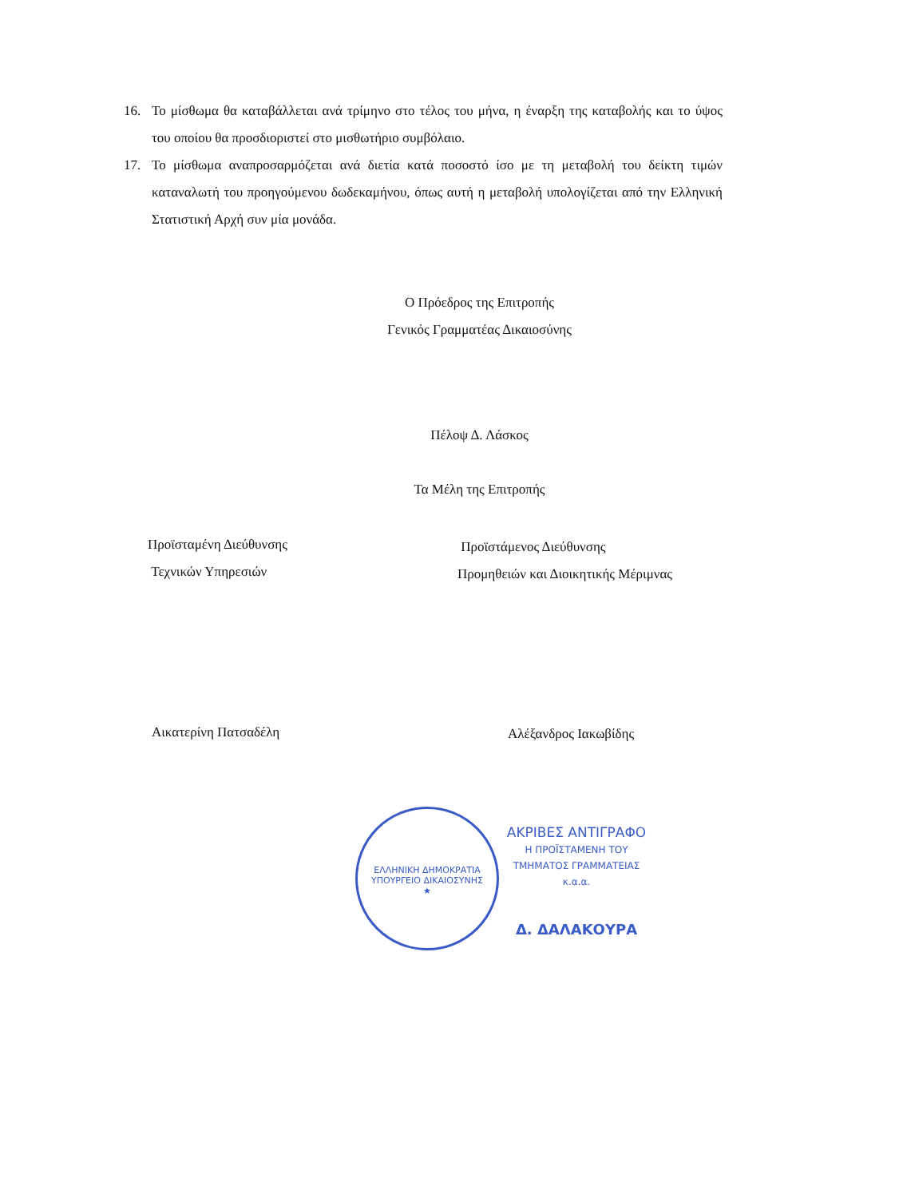16. Το μίσθωμα θα καταβάλλεται ανά τρίμηνο στο τέλος του μήνα, η έναρξη της καταβολής και το ύψος του οποίου θα προσδιοριστεί στο μισθωτήριο συμβόλαιο.
17. Το μίσθωμα αναπροσαρμόζεται ανά διετία κατά ποσοστό ίσο με τη μεταβολή του δείκτη τιμών καταναλωτή του προηγούμενου δωδεκαμήνου, όπως αυτή η μεταβολή υπολογίζεται από την Ελληνική Στατιστική Αρχή συν μία μονάδα.
Ο Πρόεδρος της Επιτροπής
Γενικός Γραμματέας Δικαιοσύνης
Πέλοψ Δ. Λάσκος
Τα Μέλη της Επιτροπής
Προϊσταμένη Διεύθυνσης
Τεχνικών Υπηρεσιών
Προϊστάμενος Διεύθυνσης
Προμηθειών και Διοικητικής Μέριμνας
Αικατερίνη Πατσαδέλη Αλέξανδρος Ιακωβίδης
ΕΛΛΗΝΙΚΗ ΔΗΜΟΚΡΑΤΙΑ
ΥΠΟΥΡΓΕΙΟ ΔΙΚΑΙΟΣΥΝΗΣ
★
ΑΚΡΙΒΕΣ ΑΝΤΙΓΡΑΦΟ
Η ΠΡΟΪΣΤΑΜΕΝΗ ΤΟΥ
ΤΜΗΜΑΤΟΣ ΓΡΑΜΜΑΤΕΙΑΣ
κ.α.α.
Δ. ΔΑΛΑΚΟΥΡΑ